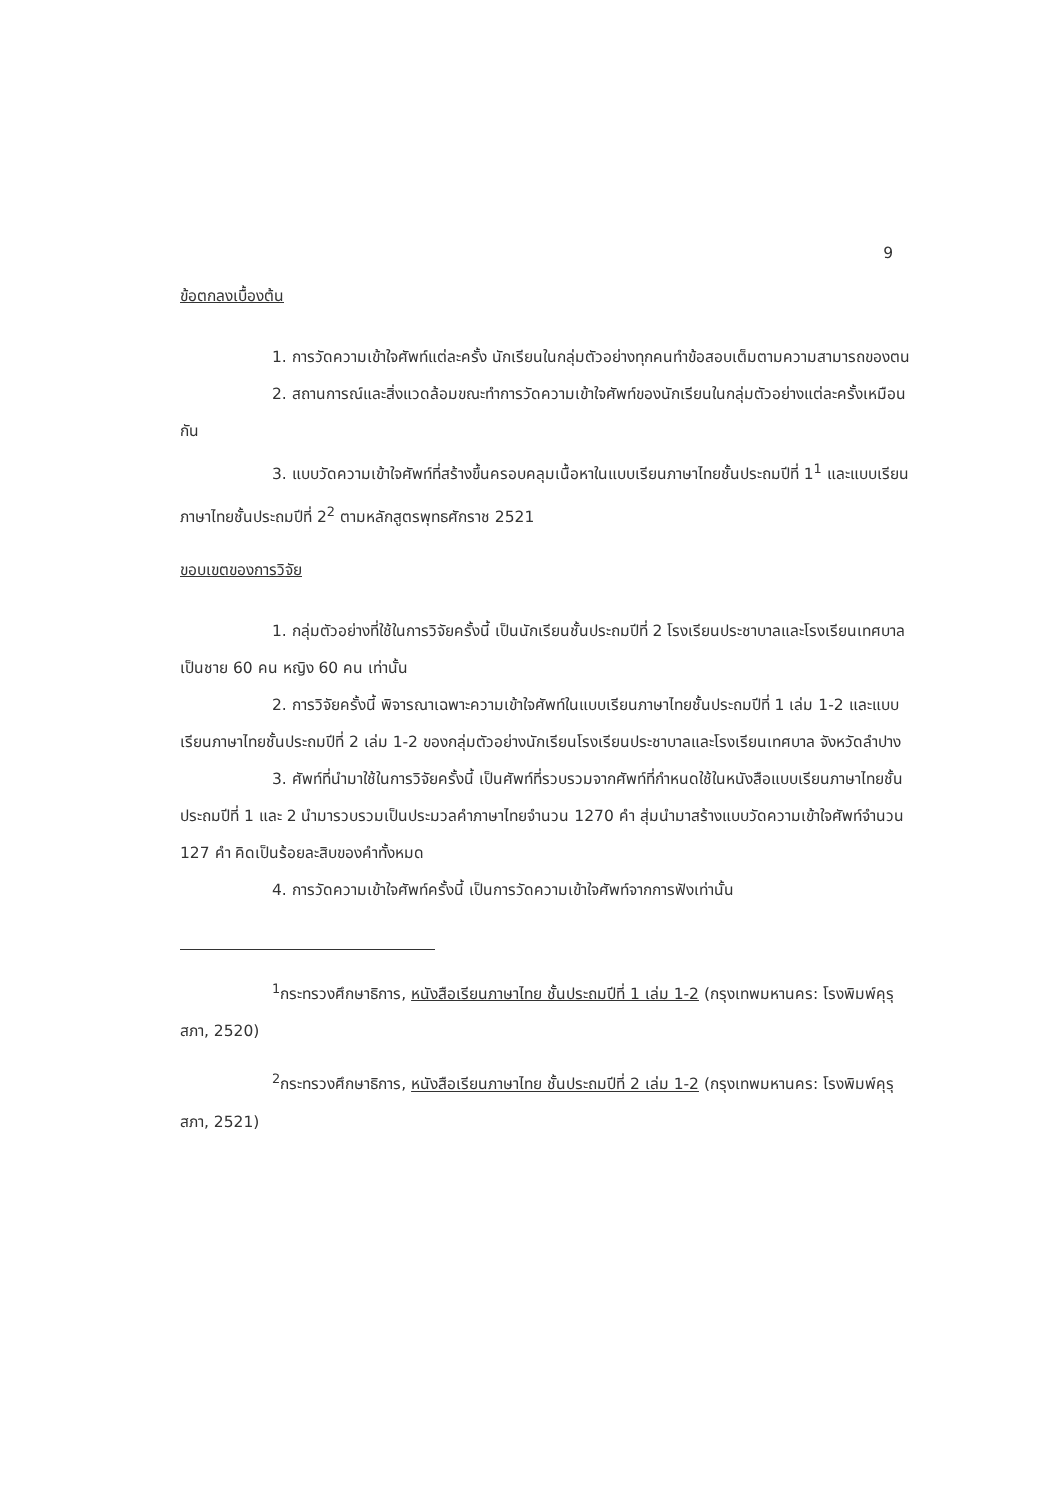9
ข้อตกลงเบื้องต้น
1. การวัดความเข้าใจศัพท์แต่ละครั้ง นักเรียนในกลุ่มตัวอย่างทุกคนทำข้อสอบเต็มตามความสามารถของตน
2. สถานการณ์และสิ่งแวดล้อมขณะทำการวัดความเข้าใจศัพท์ของนักเรียนในกลุ่มตัวอย่างแต่ละครั้งเหมือนกัน
3. แบบวัดความเข้าใจศัพท์ที่สร้างขึ้นครอบคลุมเนื้อหาในแบบเรียนภาษาไทยชั้นประถมปีที่ 1<sup>1</sup> และแบบเรียนภาษาไทยชั้นประถมปีที่ 2<sup>2</sup> ตามหลักสูตรพุทธศักราช 2521
ขอบเขตของการวิจัย
1. กลุ่มตัวอย่างที่ใช้ในการวิจัยครั้งนี้ เป็นนักเรียนชั้นประถมปีที่ 2 โรงเรียนประชาบาลและโรงเรียนเทศบาล เป็นชาย 60 คน หญิง 60 คน เท่านั้น
2. การวิจัยครั้งนี้ พิจารณาเฉพาะความเข้าใจศัพท์ในแบบเรียนภาษาไทยชั้นประถมปีที่ 1 เล่ม 1-2 และแบบเรียนภาษาไทยชั้นประถมปีที่ 2 เล่ม 1-2 ของกลุ่มตัวอย่างนักเรียนโรงเรียนประชาบาลและโรงเรียนเทศบาล จังหวัดลำปาง
3. ศัพท์ที่นำมาใช้ในการวิจัยครั้งนี้ เป็นศัพท์ที่รวบรวมจากศัพท์ที่กำหนดใช้ในหนังสือแบบเรียนภาษาไทยชั้นประถมปีที่ 1 และ 2 นำมารวบรวมเป็นประมวลคำภาษาไทยจำนวน 1270 คำ สุ่มนำมาสร้างแบบวัดความเข้าใจศัพท์จำนวน 127 คำ คิดเป็นร้อยละสิบของคำทั้งหมด
4. การวัดความเข้าใจศัพท์ครั้งนี้ เป็นการวัดความเข้าใจศัพท์จากการฟังเท่านั้น
<sup>1</sup> กระทรวงศึกษาธิการ, หนังสือเรียนภาษาไทย ชั้นประถมปีที่ 1 เล่ม 1-2 (กรุงเทพมหานคร: โรงพิมพ์คุรุสภา, 2520)
<sup>2</sup> กระทรวงศึกษาธิการ, หนังสือเรียนภาษาไทย ชั้นประถมปีที่ 2 เล่ม 1-2 (กรุงเทพมหานคร: โรงพิมพ์คุรุสภา, 2521)